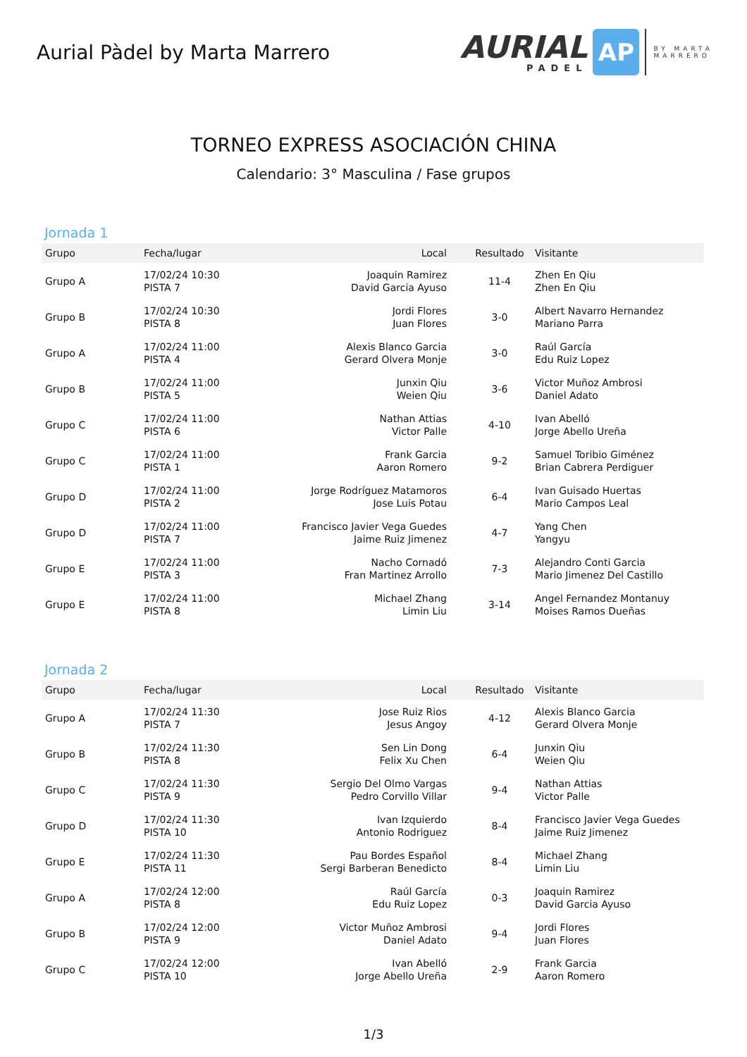Aurial Pàdel by Marta Marrero
AURIAL
PADEL
AP
BY MARTA
MARRERO
TORNEO EXPRESS ASOCIACIÓN CHINA
Calendario: 3° Masculina / Fase grupos
Jornada 1
| Grupo | Fecha/lugar | Local | Resultado | Visitante |
| --- | --- | --- | --- | --- |
| Grupo A | 17/02/24 10:30 PISTA 7 | Joaquin Ramirez David Garcia Ayuso | 11-4 | Zhen En Qiu Zhen En Qiu |
| Grupo B | 17/02/24 10:30 PISTA 8 | Jordi Flores Juan Flores | 3-0 | Albert Navarro Hernandez Mariano Parra |
| Grupo A | 17/02/24 11:00 PISTA 4 | Alexis Blanco Garcia Gerard Olvera Monje | 3-0 | Raúl García Edu Ruiz Lopez |
| Grupo B | 17/02/24 11:00 PISTA 5 | Junxin Qiu Weien Qiu | 3-6 | Victor Muñoz Ambrosi Daniel Adato |
| Grupo C | 17/02/24 11:00 PISTA 6 | Nathan Attias Victor Palle | 4-10 | Ivan Abelló Jorge Abello Ureña |
| Grupo C | 17/02/24 11:00 PISTA 1 | Frank Garcia Aaron Romero | 9-2 | Samuel Toribio Giménez Brian Cabrera Perdiguer |
| Grupo D | 17/02/24 11:00 PISTA 2 | Jorge Rodríguez Matamoros Jose Luis Potau | 6-4 | Ivan Guisado Huertas Mario Campos Leal |
| Grupo D | 17/02/24 11:00 PISTA 7 | Francisco Javier Vega Guedes Jaime Ruiz Jimenez | 4-7 | Yang Chen Yangyu |
| Grupo E | 17/02/24 11:00 PISTA 3 | Nacho Cornadó Fran Martinez Arrollo | 7-3 | Alejandro Conti Garcia Mario Jimenez Del Castillo |
| Grupo E | 17/02/24 11:00 PISTA 8 | Michael Zhang Limin Liu | 3-14 | Angel Fernandez Montanuy Moises Ramos Dueñas |
Jornada 2
| Grupo | Fecha/lugar | Local | Resultado | Visitante |
| --- | --- | --- | --- | --- |
| Grupo A | 17/02/24 11:30 PISTA 7 | Jose Ruiz Rios Jesus Angoy | 4-12 | Alexis Blanco Garcia Gerard Olvera Monje |
| Grupo B | 17/02/24 11:30 PISTA 8 | Sen Lin Dong Felix Xu Chen | 6-4 | Junxin Qiu Weien Qiu |
| Grupo C | 17/02/24 11:30 PISTA 9 | Sergio Del Olmo Vargas Pedro Corvillo Villar | 9-4 | Nathan Attias Victor Palle |
| Grupo D | 17/02/24 11:30 PISTA 10 | Ivan Izquierdo Antonio Rodriguez | 8-4 | Francisco Javier Vega Guedes Jaime Ruiz Jimenez |
| Grupo E | 17/02/24 11:30 PISTA 11 | Pau Bordes Español Sergi Barberan Benedicto | 8-4 | Michael Zhang Limin Liu |
| Grupo A | 17/02/24 12:00 PISTA 8 | Raúl García Edu Ruiz Lopez | 0-3 | Joaquin Ramirez David Garcia Ayuso |
| Grupo B | 17/02/24 12:00 PISTA 9 | Victor Muñoz Ambrosi Daniel Adato | 9-4 | Jordi Flores Juan Flores |
| Grupo C | 17/02/24 12:00 PISTA 10 | Ivan Abelló Jorge Abello Ureña | 2-9 | Frank Garcia Aaron Romero |
1/3